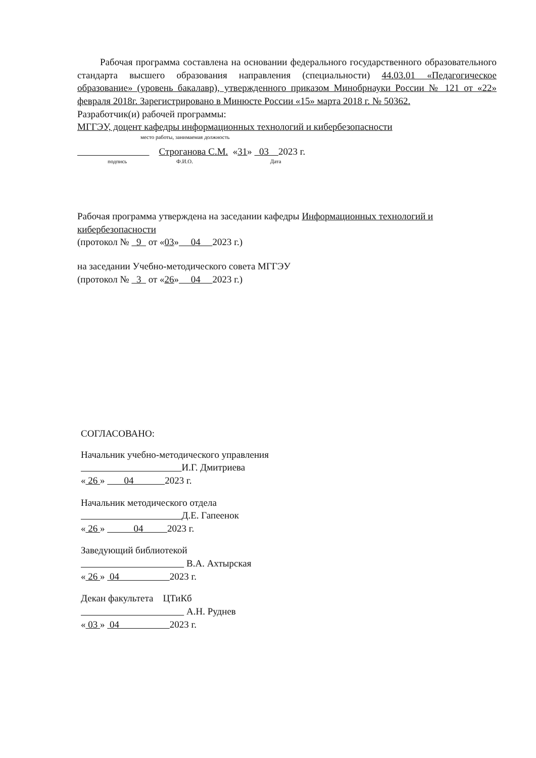Рабочая программа составлена на основании федерального государственного образовательного стандарта высшего образования направления (специальности) 44.03.01 «Педагогическое образование» (уровень бакалавр), утвержденного приказом Минобрнауки России № 121 от «22» февраля 2018г. Зарегистрировано в Минюсте России «15» марта 2018 г. № 50362.
Разработчик(и) рабочей программы:
МГГЭУ, доцент кафедры информационных технологий и кибербезопасности
место работы, занимаемая должность
Строганова С.М. «31» 03 2023 г.
подпись Ф.И.О. Дата
Рабочая программа утверждена на заседании кафедры Информационных технологий и кибербезопасности
(протокол № 9 от «03» 04 2023 г.)
на заседании Учебно-методического совета МГГЭУ
(протокол № 3 от «26» 04 2023 г.)
СОГЛАСОВАНО:
Начальник учебно-методического управления
И.Г. Дмитриева
« 26 » 04 2023 г.
Начальник методического отдела
Д.Е. Гапеенок
« 26 » 04 2023 г.
Заведующий библиотекой
В.А. Ахтырская
« 26 » 04 2023 г.
Декан факультета ЦТиКб
А.Н. Руднев
« 03 » 04 2023 г.